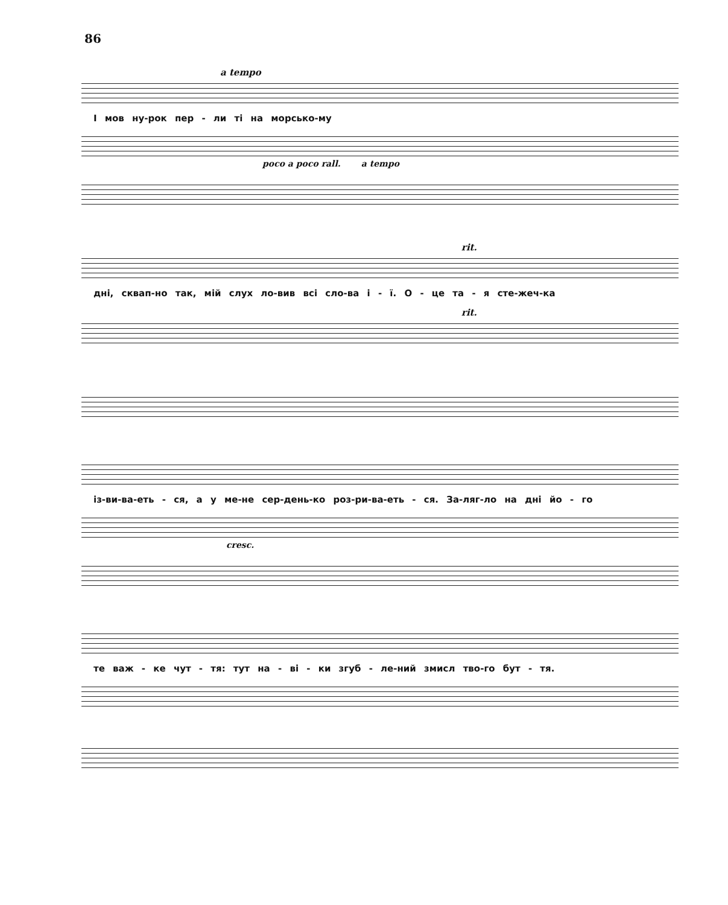86
a tempo
І мов ну-рок пер - ли ті на морсько-му
poco a poco rall. a tempo
rit.
дні, сквап-но так, мій слух ло-вив всі сло-ва і - ї. О - це та - я сте-жеч-ка
rit.
із-ви-ва-еть - ся, а у ме-не сер-день-ко роз-ри-ва-еть - ся. За-ляг-ло на дні йо - го
cresc.
те важ - ке чут - тя: тут на - ві - ки згуб - ле-ний змисл тво-го бут - тя.